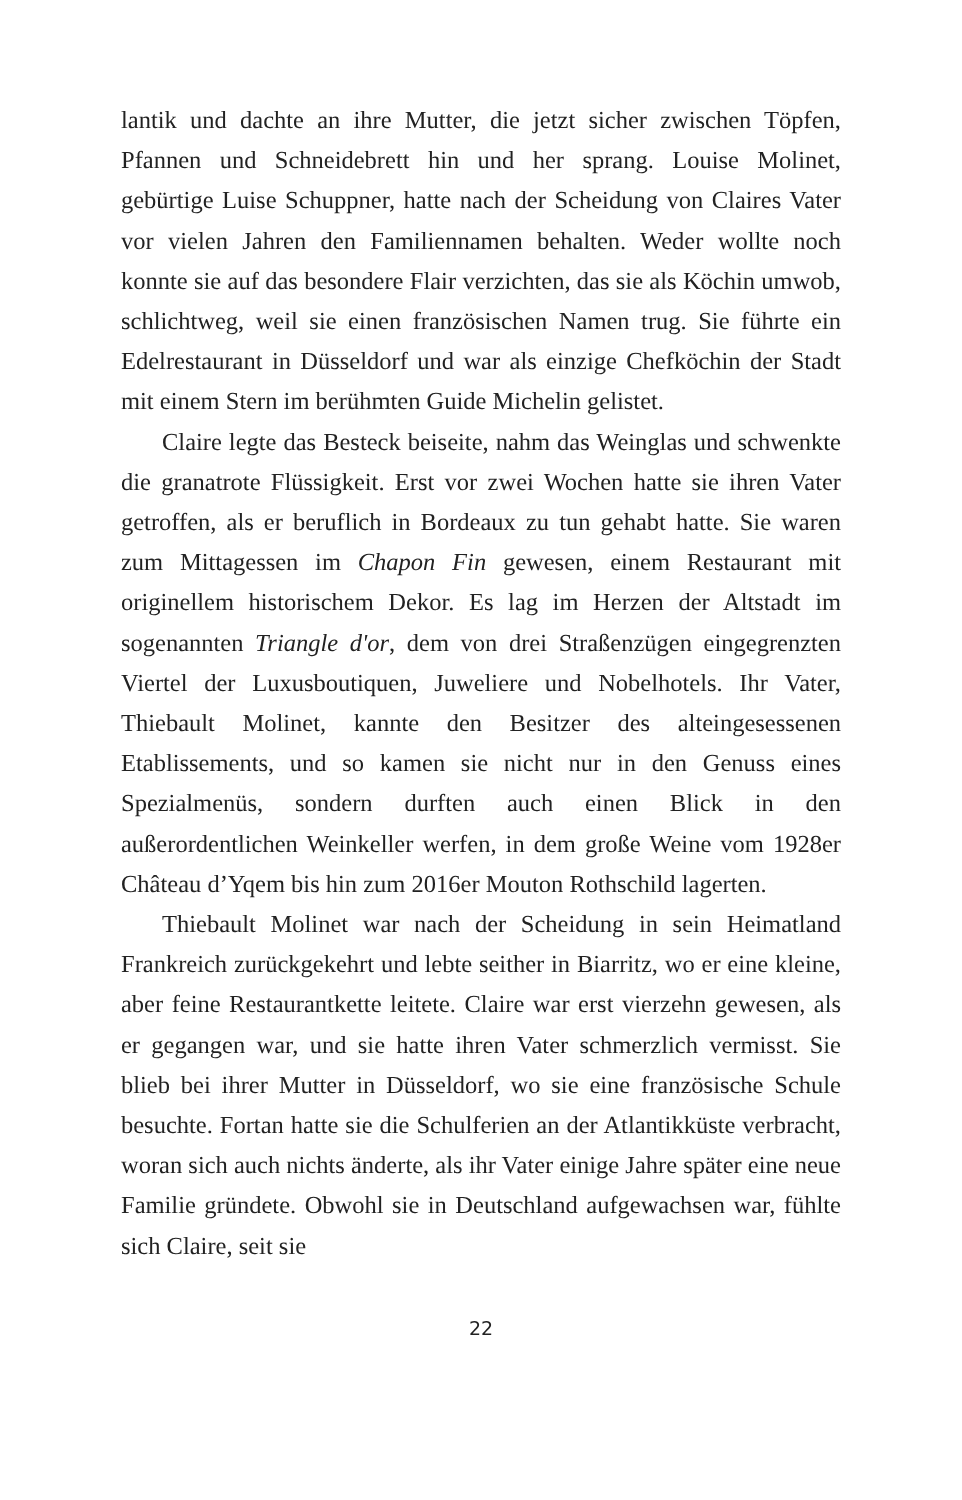lantik und dachte an ihre Mutter, die jetzt sicher zwischen Töpfen, Pfannen und Schneidebrett hin und her sprang. Louise Molinet, gebürtige Luise Schuppner, hatte nach der Scheidung von Claires Vater vor vielen Jahren den Familiennamen behalten. Weder wollte noch konnte sie auf das besondere Flair verzichten, das sie als Köchin umwob, schlichtweg, weil sie einen französischen Namen trug. Sie führte ein Edelrestaurant in Düsseldorf und war als einzige Chefköchin der Stadt mit einem Stern im berühmten Guide Michelin gelistet.
Claire legte das Besteck beiseite, nahm das Weinglas und schwenkte die granatrote Flüssigkeit. Erst vor zwei Wochen hatte sie ihren Vater getroffen, als er beruflich in Bordeaux zu tun gehabt hatte. Sie waren zum Mittagessen im Chapon Fin gewesen, einem Restaurant mit originellem historischem Dekor. Es lag im Herzen der Altstadt im sogenannten Triangle d'or, dem von drei Straßenzügen eingegrenzten Viertel der Luxusboutiquen, Juweliere und Nobelhotels. Ihr Vater, Thiebault Molinet, kannte den Besitzer des alteingesessenen Etablissements, und so kamen sie nicht nur in den Genuss eines Spezialmenüs, sondern durften auch einen Blick in den außerordentlichen Weinkeller werfen, in dem große Weine vom 1928er Château d’Yqem bis hin zum 2016er Mouton Rothschild lagerten.
Thiebault Molinet war nach der Scheidung in sein Heimatland Frankreich zurückgekehrt und lebte seither in Biarritz, wo er eine kleine, aber feine Restaurantkette leitete. Claire war erst vierzehn gewesen, als er gegangen war, und sie hatte ihren Vater schmerzlich vermisst. Sie blieb bei ihrer Mutter in Düsseldorf, wo sie eine französische Schule besuchte. Fortan hatte sie die Schulferien an der Atlantikküste verbracht, woran sich auch nichts änderte, als ihr Vater einige Jahre später eine neue Familie gründete. Obwohl sie in Deutschland aufgewachsen war, fühlte sich Claire, seit sie
22